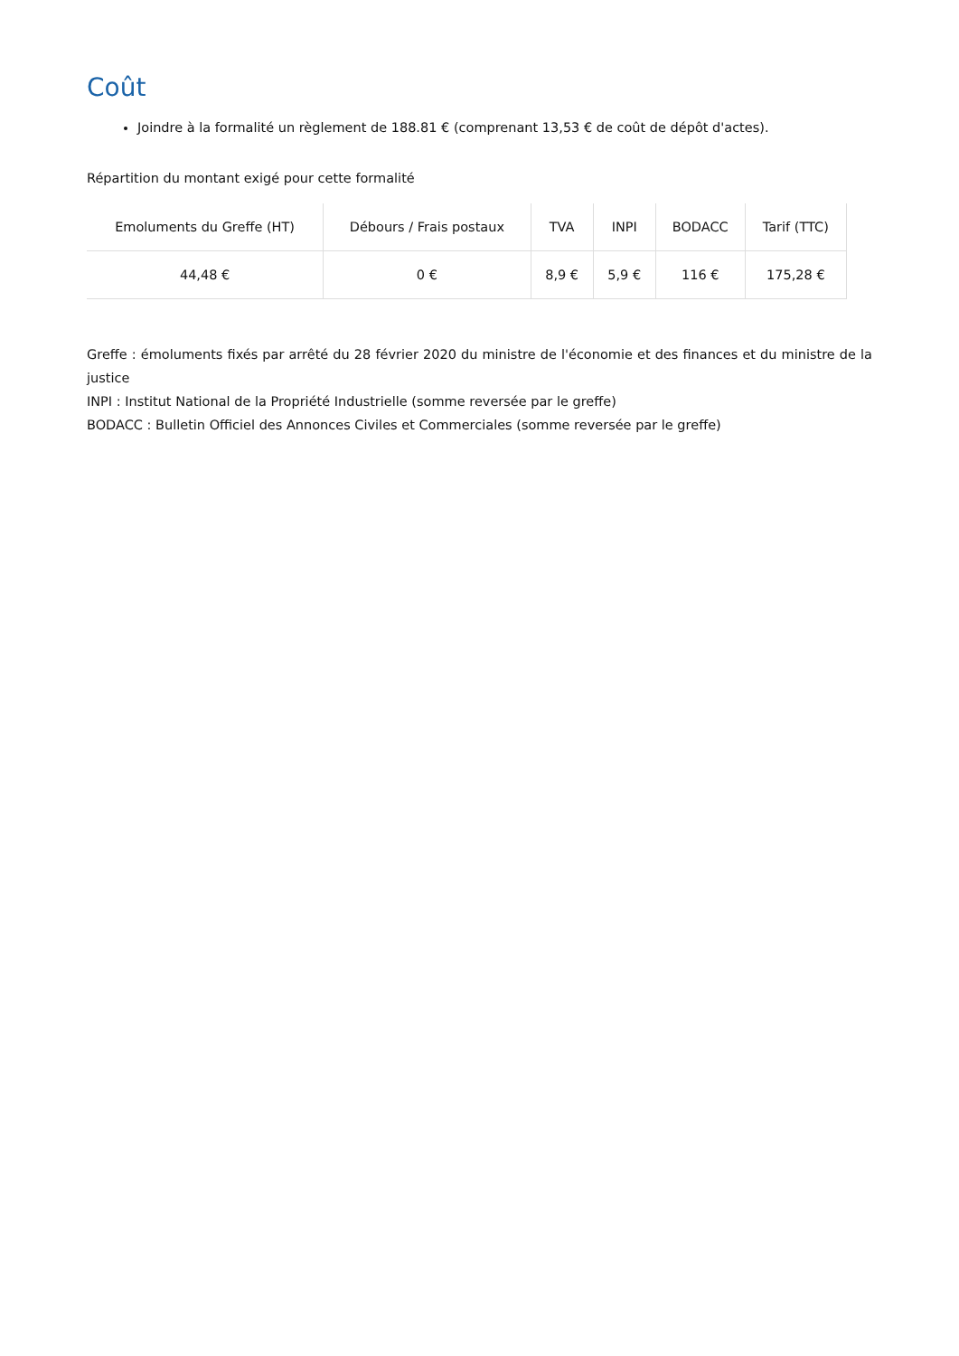Coût
Joindre à la formalité un règlement de 188.81 € (comprenant 13,53 € de coût de dépôt d'actes).
Répartition du montant exigé pour cette formalité
| Emoluments du Greffe (HT) | Débours / Frais postaux | TVA | INPI | BODACC | Tarif (TTC) |
| --- | --- | --- | --- | --- | --- |
| 44,48 € | 0 € | 8,9 € | 5,9 € | 116 € | 175,28 € |
Greffe : émoluments fixés par arrêté du 28 février 2020 du ministre de l'économie et des finances et du ministre de la justice
INPI : Institut National de la Propriété Industrielle (somme reversée par le greffe)
BODACC : Bulletin Officiel des Annonces Civiles et Commerciales (somme reversée par le greffe)